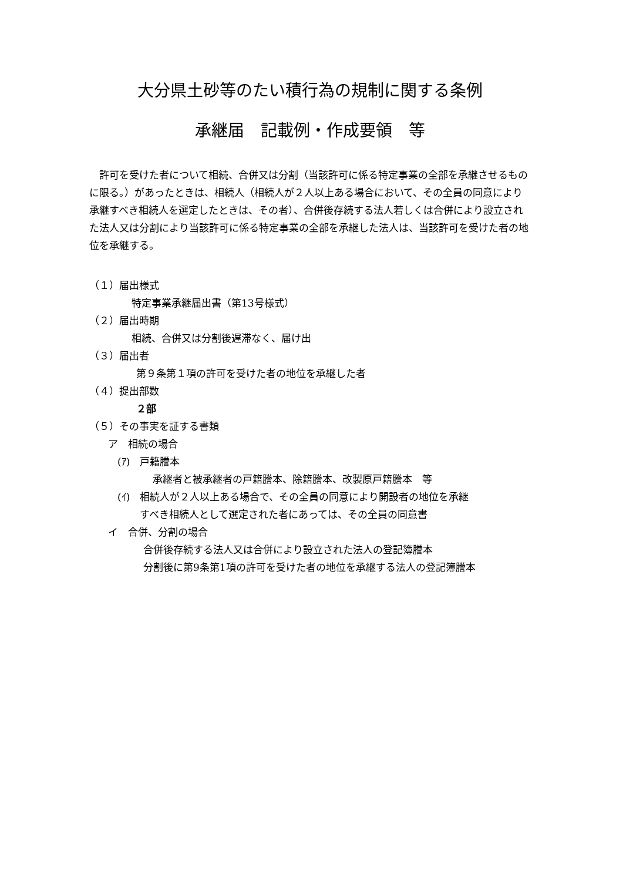大分県土砂等のたい積行為の規制に関する条例
承継届　記載例・作成要領　等
許可を受けた者について相続、合併又は分割（当該許可に係る特定事業の全部を承継させるものに限る。）があったときは、相続人（相続人が２人以上ある場合において、その全員の同意により承継すべき相続人を選定したときは、その者）、合併後存続する法人若しくは合併により設立された法人又は分割により当該許可に係る特定事業の全部を承継した法人は、当該許可を受けた者の地位を承継する。
（１）届出様式
特定事業承継届出書（第13号様式）
（２）届出時期
相続、合併又は分割後遅滞なく、届け出
（３）届出者
第９条第１項の許可を受けた者の地位を承継した者
（４）提出部数
２部
（５）その事実を証する書類
ア　相続の場合
(ｱ)　戸籍謄本
承継者と被承継者の戸籍謄本、除籍謄本、改製原戸籍謄本　等
(ｲ)　相続人が２人以上ある場合で、その全員の同意により開設者の地位を承継
すべき相続人として選定された者にあっては、その全員の同意書
イ　合併、分割の場合
合併後存続する法人又は合併により設立された法人の登記簿謄本
分割後に第9条第1項の許可を受けた者の地位を承継する法人の登記簿謄本